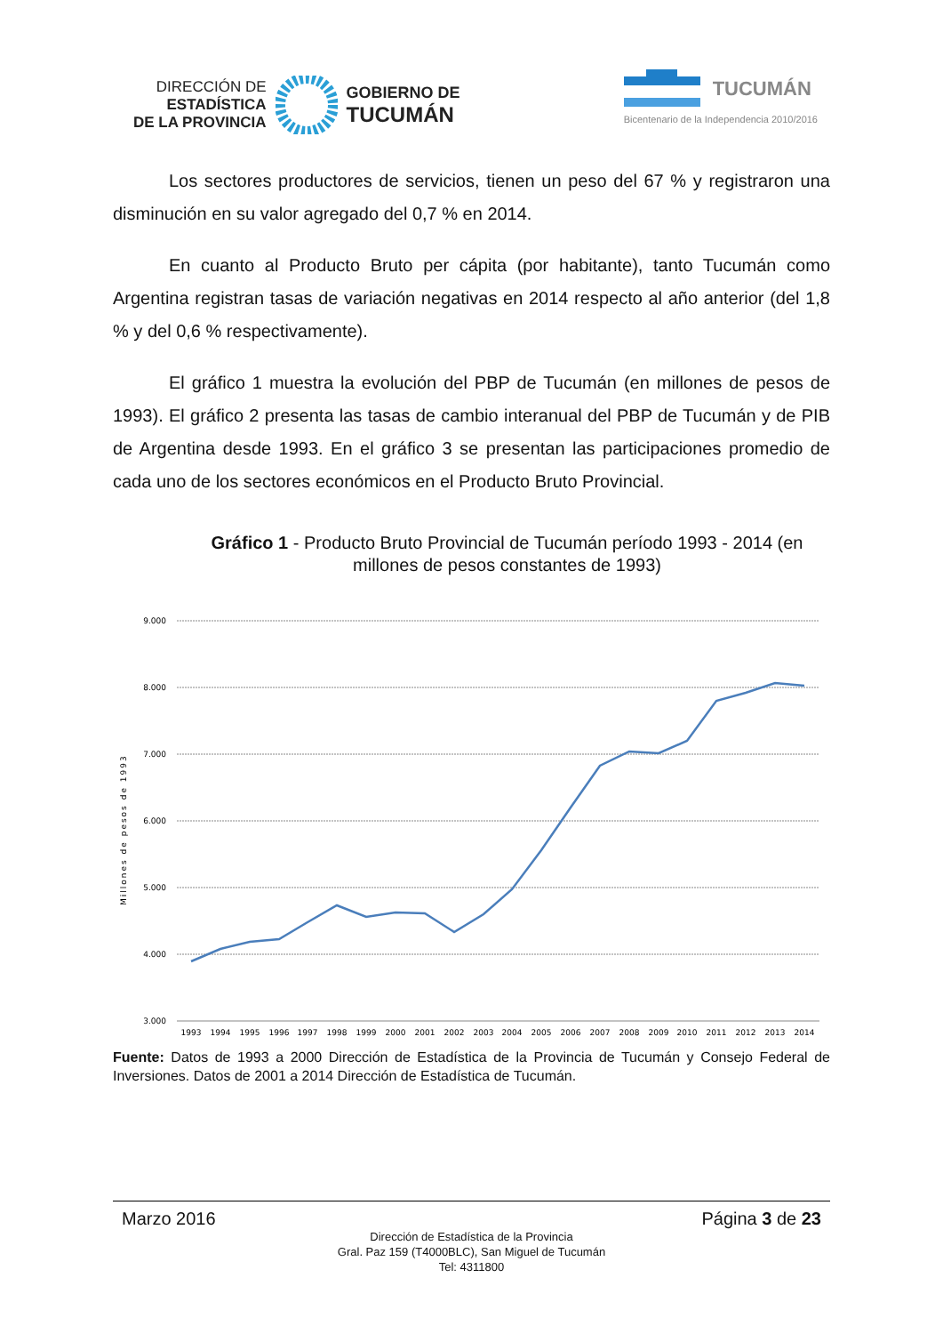DIRECCIÓN DE
ESTADÍSTICA
DE LA PROVINCIA
GOBIERNO DE
TUCUMÁN
TUCUMÁN
Bicentenario de la Independencia 2010/2016
Los sectores productores de servicios, tienen un peso del 67 % y registraron una disminución en su valor agregado del 0,7 % en 2014.
En cuanto al Producto Bruto per cápita (por habitante), tanto Tucumán como Argentina registran tasas de variación negativas en 2014 respecto al año anterior (del 1,8 % y del 0,6 % respectivamente).
El gráfico 1 muestra la evolución del PBP de Tucumán (en millones de pesos de 1993). El gráfico 2 presenta las tasas de cambio interanual del PBP de Tucumán y de PIB de Argentina desde 1993. En el gráfico 3 se presentan las participaciones promedio de cada uno de los sectores económicos en el Producto Bruto Provincial.
Gráfico 1 - Producto Bruto Provincial de Tucumán período 1993 - 2014 (en millones de pesos constantes de 1993)
Millones de pesos de 1993
9.000
8.000
7.000
6.000
5.000
4.000
3.000
1993
1994
1995
1996
1997
1998
1999
2000
2001
2002
2003
2004
2005
2006
2007
2008
2009
2010
2011
2012
2013
2014
Fuente: Datos de 1993 a 2000 Dirección de Estadística de la Provincia de Tucumán y Consejo Federal de Inversiones. Datos de 2001 a 2014 Dirección de Estadística de Tucumán.
Marzo 2016 Página 3 de 23
Dirección de Estadística de la Provincia
Gral. Paz 159 (T4000BLC), San Miguel de Tucumán
Tel: 4311800